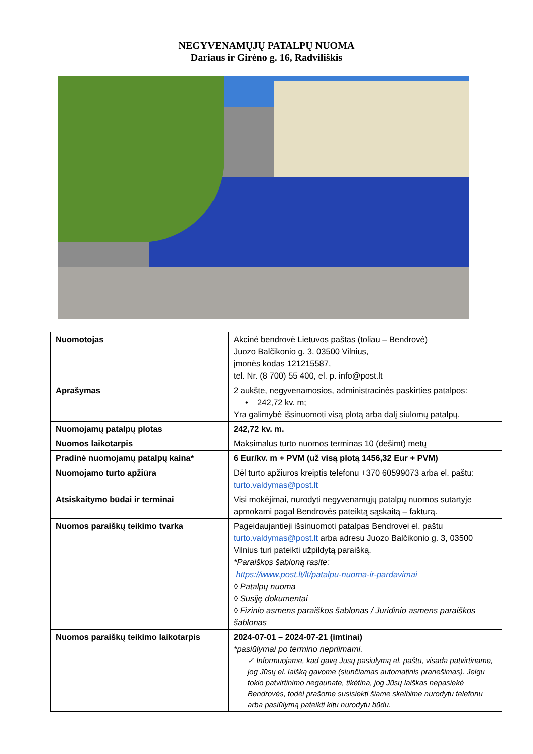NEGYVENAMŲJŲ PATALPŲ NUOMA
Dariaus ir Girėno g. 16, Radviliškis
| Nuomotojas | Akcinė bendrovė Lietuvos paštas (toliau – Bendrovė) Juozo Balčikonio g. 3, 03500 Vilnius, įmonės kodas 121215587, tel. Nr. (8 700) 55 400, el. p. info@post.lt |
| Aprašymas | 2 aukšte, negyvenamosios, administracinės paskirties patalpos: • 242,72 kv. m; Yra galimybė išsinuomoti visą plotą arba dalį siūlomų patalpų. |
| Nuomojamų patalpų plotas | 242,72 kv. m. |
| Nuomos laikotarpis | Maksimalus turto nuomos terminas 10 (dešimt) metų |
| Pradinė nuomojamų patalpų kaina* | 6 Eur/kv. m + PVM (už visą plotą 1456,32 Eur + PVM) |
| Nuomojamo turto apžiūra | Dėl turto apžiūros kreiptis telefonu +370 60599073 arba el. paštu: turto.valdymas@post.lt |
| Atsiskaitymo būdai ir terminai | Visi mokėjimai, nurodyti negyvenamųjų patalpų nuomos sutartyje apmokami pagal Bendrovės pateiktą sąskaitą – faktūrą. |
| Nuomos paraiškų teikimo tvarka | Pageidaujantieji išsinuomoti patalpas Bendrovei el. paštu turto.valdymas@post.lt arba adresu Juozo Balčikonio g. 3, 03500 Vilnius turi pateikti užpildytą paraišką. *Paraiškos šabloną rasite: https://www.post.lt/lt/patalpu-nuoma-ir-pardavimai ◊ Patalpų nuoma ◊ Susiję dokumentai ◊ Fizinio asmens paraiškos šablonas / Juridinio asmens paraiškos šablonas |
| Nuomos paraiškų teikimo laikotarpis | 2024-07-01 – 2024-07-21 (imtinai) *pasiūlymai po termino nepriimami. ✓ Informuojame, kad gavę Jūsų pasiūlymą el. paštu, visada patvirtiname, jog Jūsų el. laišką gavome (siunčiamas automatinis pranešimas). Jeigu tokio patvirtinimo negaunate, tikėtina, jog Jūsų laiškas nepasiekė Bendrovės, todėl prašome susisiekti šiame skelbime nurodytu telefonu arba pasiūlymą pateikti kitu nurodytu būdu. |